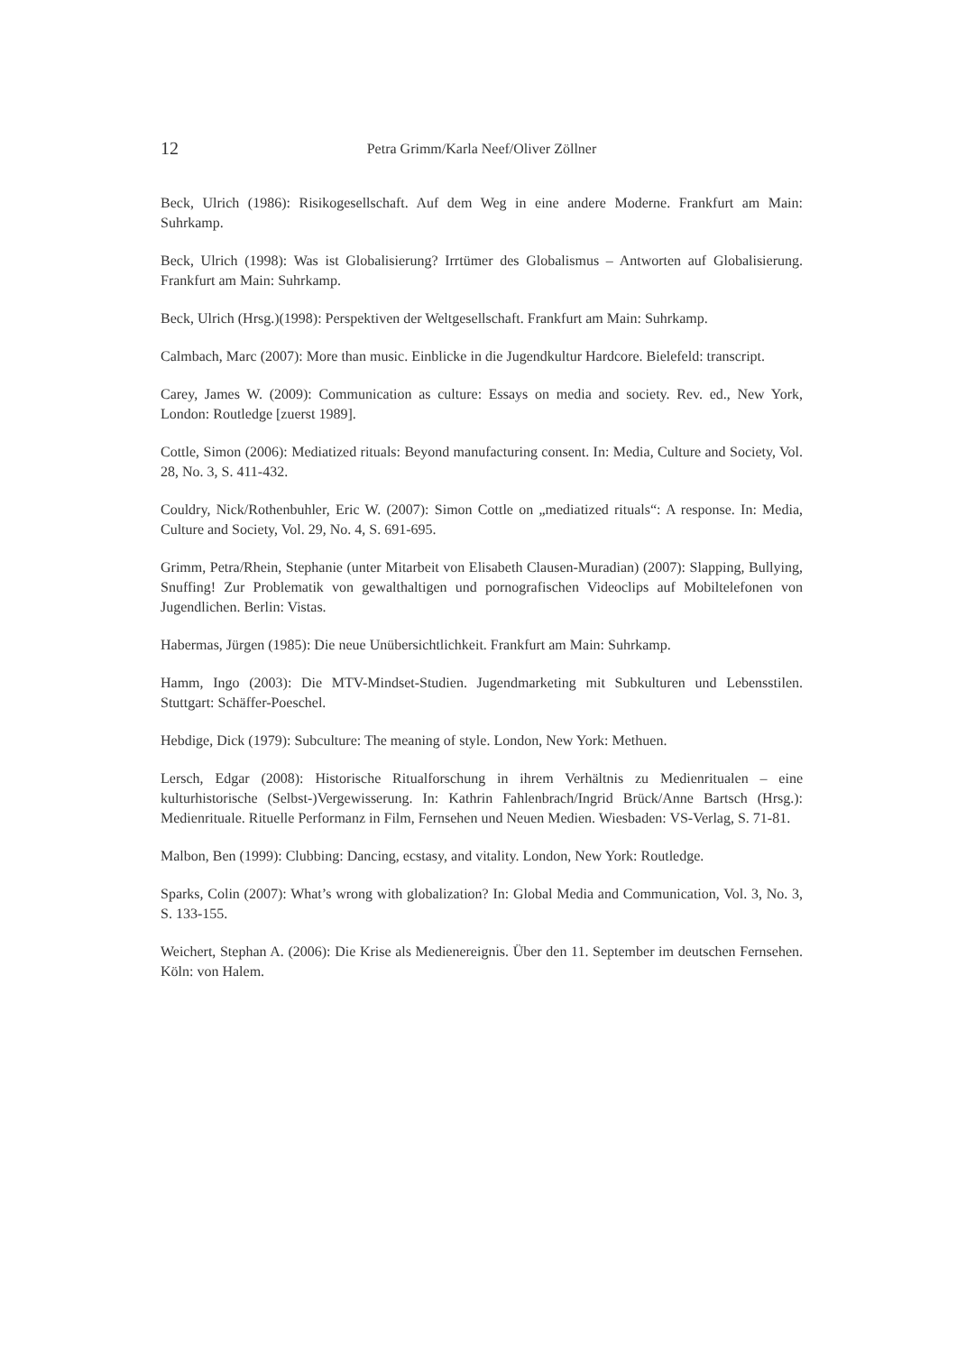12 Petra Grimm/Karla Neef/Oliver Zöllner
Beck, Ulrich (1986): Risikogesellschaft. Auf dem Weg in eine andere Moderne. Frankfurt am Main: Suhrkamp.
Beck, Ulrich (1998): Was ist Globalisierung? Irrtümer des Globalismus – Antworten auf Globalisie­rung. Frankfurt am Main: Suhrkamp.
Beck, Ulrich (Hrsg.)(1998): Perspektiven der Weltgesellschaft. Frankfurt am Main: Suhrkamp.
Calmbach, Marc (2007): More than music. Einblicke in die Jugendkultur Hardcore. Bielefeld: transcript.
Carey, James W. (2009): Communication as culture: Essays on media and society. Rev. ed., New York, London: Routledge [zuerst 1989].
Cottle, Simon (2006): Mediatized rituals: Beyond manufacturing consent. In: Media, Culture and Society, Vol. 28, No. 3, S. 411-432.
Couldry, Nick/Rothenbuhler, Eric W. (2007): Simon Cottle on „mediatized rituals“: A response. In: Media, Culture and Society, Vol. 29, No. 4, S. 691-695.
Grimm, Petra/Rhein, Stephanie (unter Mitarbeit von Elisabeth Clausen-Muradian) (2007): Slap­ping, Bullying, Snuffing! Zur Problematik von gewalthaltigen und pornografischen Videoclips auf Mobiltelefonen von Jugendlichen. Berlin: Vistas.
Habermas, Jürgen (1985): Die neue Unübersichtlichkeit. Frankfurt am Main: Suhrkamp.
Hamm, Ingo (2003): Die MTV-Mindset-Studien. Jugendmarketing mit Subkulturen und Lebenssti­len. Stuttgart: Schäffer-Poeschel.
Hebdige, Dick (1979): Subculture: The meaning of style. London, New York: Methuen.
Lersch, Edgar (2008): Historische Ritualforschung in ihrem Verhältnis zu Medienritualen – eine kulturhistorische (Selbst-)Vergewisserung. In: Kathrin Fahlenbrach/Ingrid Brück/Anne Bartsch (Hrsg.): Medienrituale. Rituelle Performanz in Film, Fernsehen und Neuen Medien. Wiesbaden: VS-Verlag, S. 71-81.
Malbon, Ben (1999): Clubbing: Dancing, ecstasy, and vitality. London, New York: Routledge.
Sparks, Colin (2007): What’s wrong with globalization? In: Global Media and Communication, Vol. 3, No. 3, S. 133-155.
Weichert, Stephan A. (2006): Die Krise als Medienereignis. Über den 11. September im deutschen Fernsehen. Köln: von Halem.